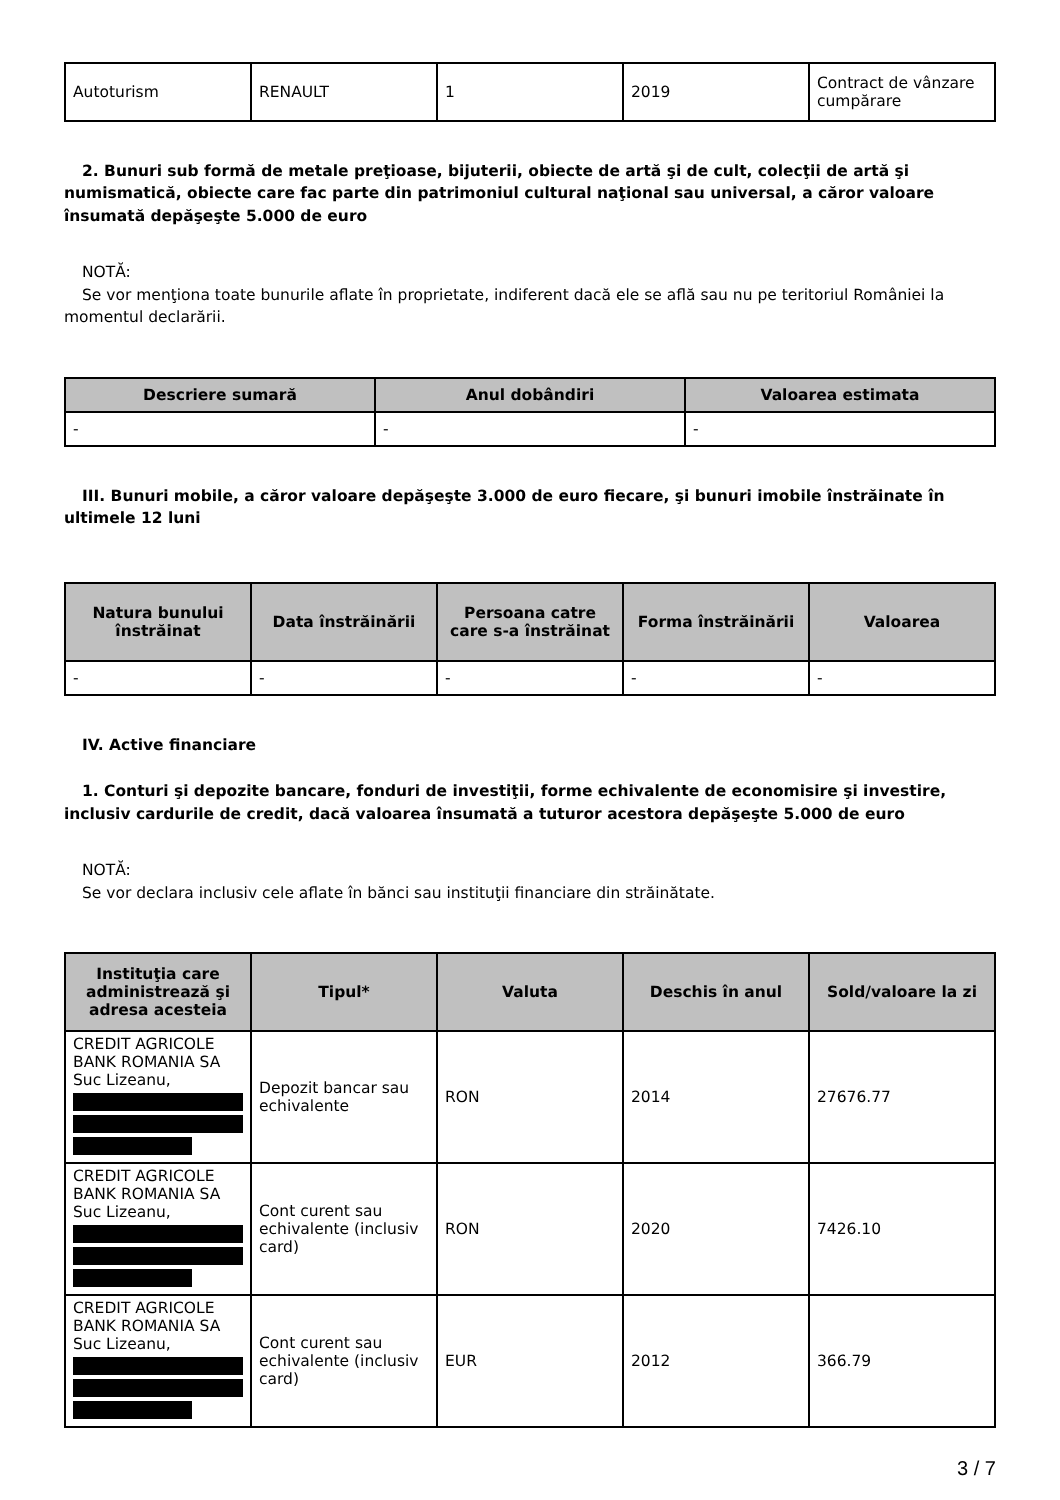| Autoturism | RENAULT | 1 | 2019 | Contract de vânzare cumpărare |
2. Bunuri sub formă de metale preţioase, bijuterii, obiecte de artă şi de cult, colecţii de artă şi numismatică, obiecte care fac parte din patrimoniul cultural naţional sau universal, a căror valoare însumată depăşeşte 5.000 de euro
NOTĂ:
Se vor menţiona toate bunurile aflate în proprietate, indiferent dacă ele se află sau nu pe teritoriul României la momentul declarării.
| Descriere sumară | Anul dobândiri | Valoarea estimata |
| --- | --- | --- |
| - | - | - |
III. Bunuri mobile, a căror valoare depăşeşte 3.000 de euro fiecare, şi bunuri imobile înstrăinate în ultimele 12 luni
| Natura bunului înstrăinat | Data înstrăinării | Persoana catre care s-a înstrăinat | Forma înstrăinării | Valoarea |
| --- | --- | --- | --- | --- |
| - | - | - | - | - |
IV. Active financiare
1. Conturi şi depozite bancare, fonduri de investiţii, forme echivalente de economisire şi investire, inclusiv cardurile de credit, dacă valoarea însumată a tuturor acestora depăşeşte 5.000 de euro
NOTĂ:
Se vor declara inclusiv cele aflate în bănci sau instituţii financiare din străinătate.
| Instituţia care administrează şi adresa acesteia | Tipul* | Valuta | Deschis în anul | Sold/valoare la zi |
| --- | --- | --- | --- | --- |
| CREDIT AGRICOLE BANK ROMANIA SA Suc Lizeanu, | Depozit bancar sau echivalente | RON | 2014 | 27676.77 |
| CREDIT AGRICOLE BANK ROMANIA SA Suc Lizeanu, | Cont curent sau echivalente (inclusiv card) | RON | 2020 | 7426.10 |
| CREDIT AGRICOLE BANK ROMANIA SA Suc Lizeanu, | Cont curent sau echivalente (inclusiv card) | EUR | 2012 | 366.79 |
3 / 7